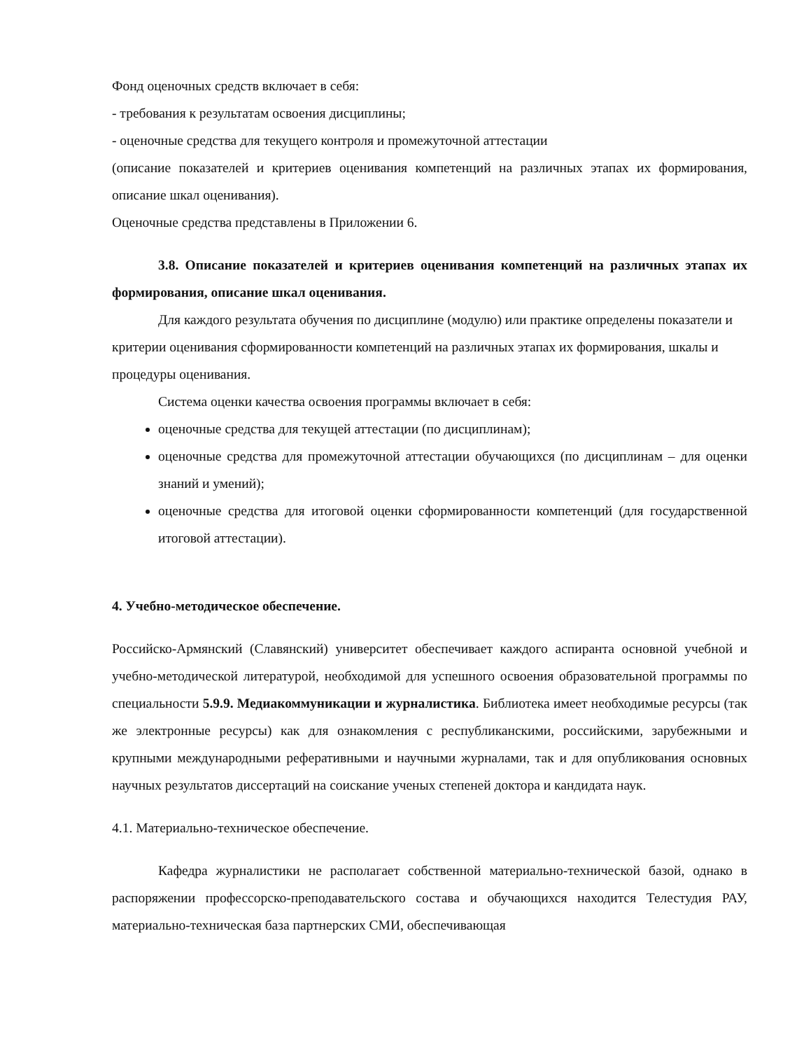Фонд оценочных средств включает в себя:
- требования к результатам освоения дисциплины;
- оценочные средства для текущего контроля и промежуточной аттестации
(описание показателей и критериев оценивания компетенций на различных этапах их формирования, описание шкал оценивания).
Оценочные средства представлены в Приложении 6.
3.8. Описание показателей и критериев оценивания компетенций на различных этапах их формирования, описание шкал оценивания.
Для каждого результата обучения по дисциплине (модулю) или практике определены показатели и критерии оценивания сформированности компетенций на различных этапах их формирования, шкалы и процедуры оценивания.
Система оценки качества освоения программы включает в себя:
оценочные средства для текущей аттестации (по дисциплинам);
оценочные средства для промежуточной аттестации обучающихся (по дисциплинам – для оценки знаний и умений);
оценочные средства для итоговой оценки сформированности компетенций (для государственной итоговой аттестации).
4. Учебно-методическое обеспечение.
Российско-Армянский (Славянский) университет обеспечивает каждого аспиранта основной учебной и учебно-методической литературой, необходимой для успешного освоения образовательной программы по специальности 5.9.9. Медиакоммуникации и журналистика. Библиотека имеет необходимые ресурсы (так же электронные ресурсы) как для ознакомления с республиканскими, российскими, зарубежными и крупными международными реферативными и научными журналами, так и для опубликования основных научных результатов диссертаций на соискание ученых степеней доктора и кандидата наук.
4.1. Материально-техническое обеспечение.
Кафедра журналистики не располагает собственной материально-технической базой, однако в распоряжении профессорско-преподавательского состава и обучающихся находится Телестудия РАУ, материально-техническая база партнерских СМИ, обеспечивающая